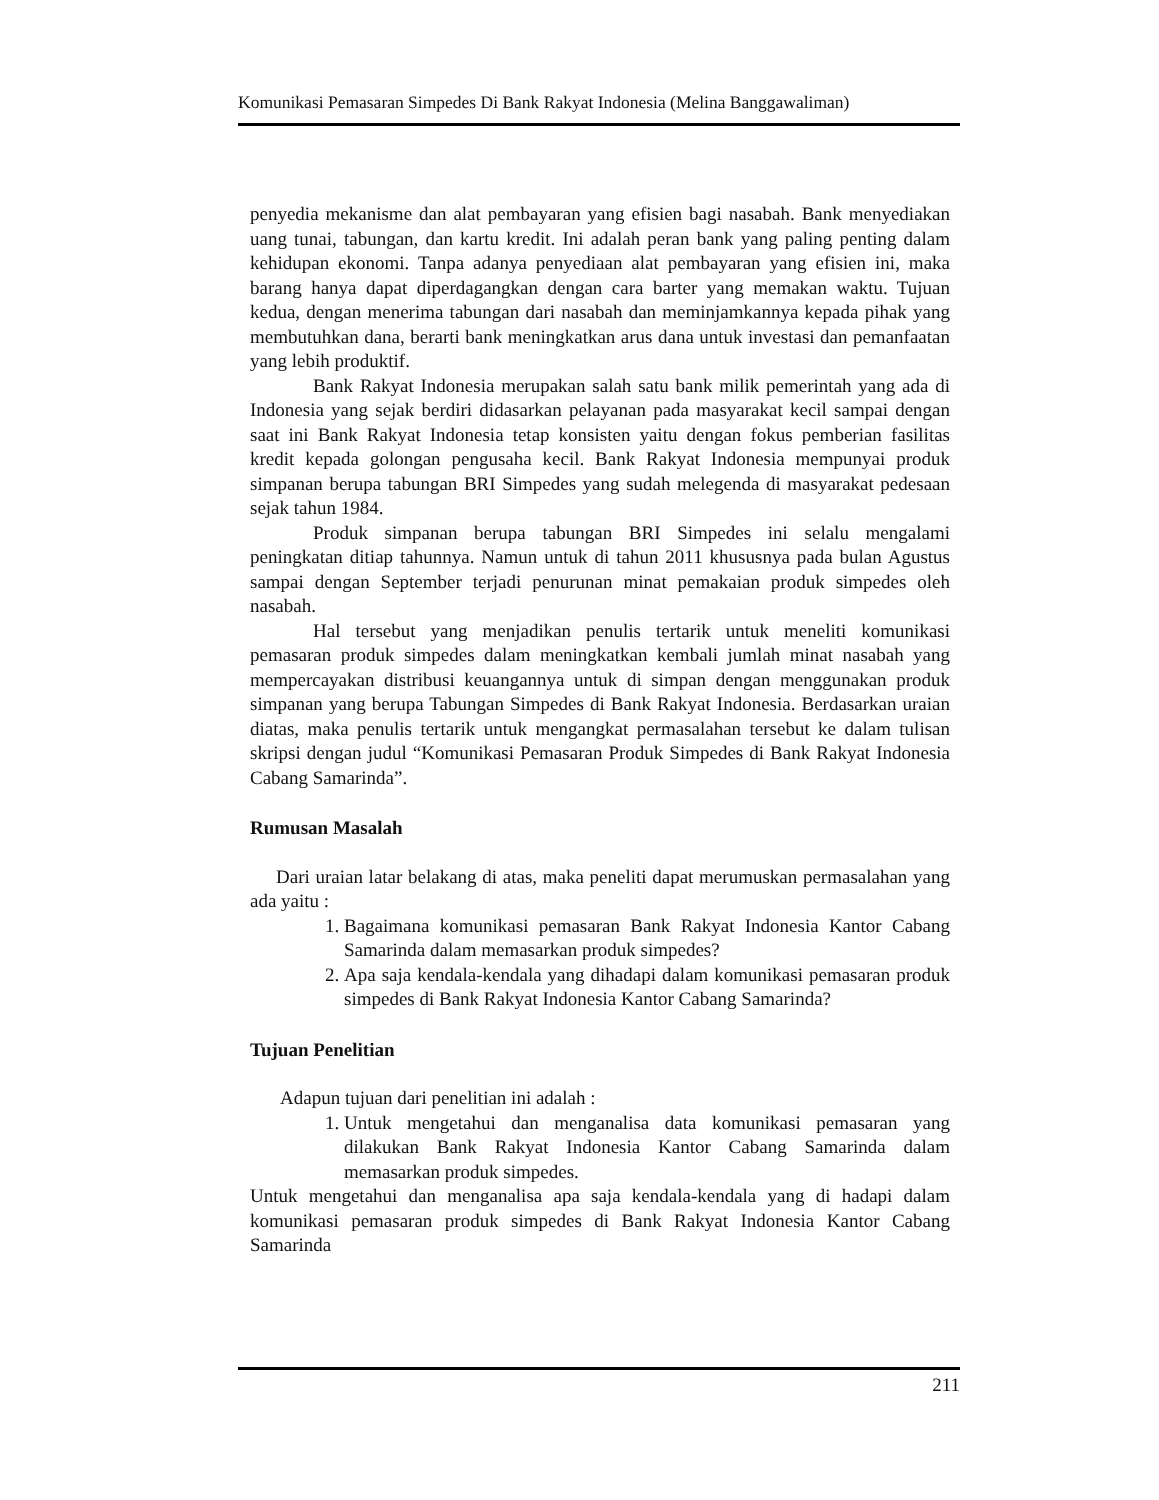Komunikasi Pemasaran Simpedes Di Bank Rakyat Indonesia (Melina Banggawaliman)
penyedia mekanisme dan alat pembayaran yang efisien bagi nasabah. Bank menyediakan uang tunai, tabungan, dan kartu kredit. Ini adalah peran bank yang paling penting dalam kehidupan ekonomi. Tanpa adanya penyediaan alat pembayaran yang efisien ini, maka barang hanya dapat diperdagangkan dengan cara barter yang memakan waktu. Tujuan kedua, dengan menerima tabungan dari nasabah dan meminjamkannya kepada pihak yang membutuhkan dana, berarti bank meningkatkan arus dana untuk investasi dan pemanfaatan yang lebih produktif.
Bank Rakyat Indonesia merupakan salah satu bank milik pemerintah yang ada di Indonesia yang sejak berdiri didasarkan pelayanan pada masyarakat kecil sampai dengan saat ini Bank Rakyat Indonesia tetap konsisten yaitu dengan fokus pemberian fasilitas kredit kepada golongan pengusaha kecil. Bank Rakyat Indonesia mempunyai produk simpanan berupa tabungan BRI Simpedes yang sudah melegenda di masyarakat pedesaan sejak tahun 1984.
Produk simpanan berupa tabungan BRI Simpedes ini selalu mengalami peningkatan ditiap tahunnya. Namun untuk di tahun 2011 khususnya pada bulan Agustus sampai dengan September terjadi penurunan minat pemakaian produk simpedes oleh nasabah.
Hal tersebut yang menjadikan penulis tertarik untuk meneliti komunikasi pemasaran produk simpedes dalam meningkatkan kembali jumlah minat nasabah yang mempercayakan distribusi keuangannya untuk di simpan dengan menggunakan produk simpanan yang berupa Tabungan Simpedes di Bank Rakyat Indonesia. Berdasarkan uraian diatas, maka penulis tertarik untuk mengangkat permasalahan tersebut ke dalam tulisan skripsi dengan judul “Komunikasi Pemasaran Produk Simpedes di Bank Rakyat Indonesia Cabang Samarinda”.
Rumusan Masalah
Dari uraian latar belakang di atas, maka peneliti dapat merumuskan permasalahan yang ada yaitu :
1. Bagaimana komunikasi pemasaran Bank Rakyat Indonesia Kantor Cabang Samarinda dalam memasarkan produk simpedes?
2. Apa saja kendala-kendala yang dihadapi dalam komunikasi pemasaran produk simpedes di Bank Rakyat Indonesia Kantor Cabang Samarinda?
Tujuan Penelitian
Adapun tujuan dari penelitian ini adalah :
1. Untuk mengetahui dan menganalisa data komunikasi pemasaran yang dilakukan Bank Rakyat Indonesia Kantor Cabang Samarinda dalam memasarkan produk simpedes.
Untuk mengetahui dan menganalisa apa saja kendala-kendala yang di hadapi dalam komunikasi pemasaran produk simpedes di Bank Rakyat Indonesia Kantor Cabang Samarinda
211